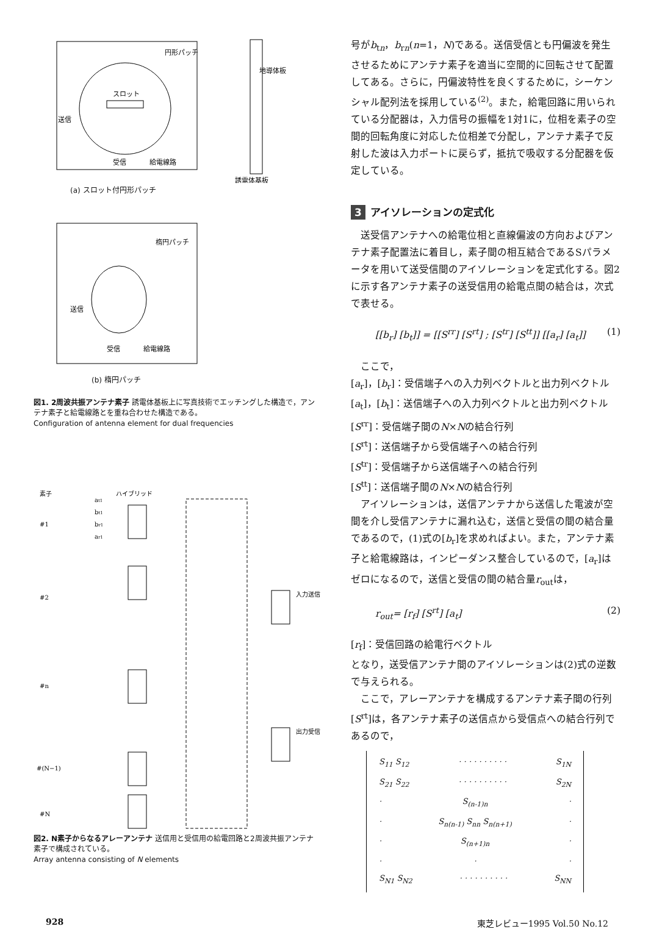円形パッチ
地導体板
スロット
送信
受信
給電線路
誘電体基板
(a) スロット付円形パッチ
楕円パッチ
送信
受信
給電線路
(b) 楕円パッチ
図1. 2周波共振アンテナ素子 誘電体基板上に写真技術でエッチングした構造で，アンテナ素子と給電線路とを重ね合わせた構造である。
Configuration of antenna element for dual frequencies
素子
ハイブリッド
#1
#2
#n
#(N−1)
#N
at1
bt1
br1
ar1
入力送信
出力受信
図2. N素子からなるアレーアンテナ 送信用と受信用の給電回路と2周波共振アンテナ素子で構成されている。
Array antenna consisting of N elements
号がb<sub>tn</sub>，b<sub>rn</sub>(n=1，N)である。送信受信とも円偏波を発生させるためにアンテナ素子を適当に空間的に回転させて配置してある。さらに，円偏波特性を良くするために，シーケンシャル配列法を採用している<sup>(2)</sup>。また，給電回路に用いられている分配器は，入力信号の振幅を1対1に，位相を素子の空間的回転角度に対応した位相差で分配し，アンテナ素子で反射した波は入力ポートに戻らず，抵抗で吸収する分配器を仮定している。
3 アイソレーションの定式化
送受信アンテナへの給電位相と直線偏波の方向およびアンテナ素子配置法に着目し，素子間の相互結合であるSパラメータを用いて送受信間のアイソレーションを定式化する。図2に示す各アンテナ素子の送受信用の給電点間の結合は，次式で表せる。
[[b<sub>r</sub>] [b<sub>t</sub>]] = [[S<sup>rr</sup>] [S<sup>rt</sup>] ; [S<sup>tr</sup>] [S<sup>tt</sup>]] [[a<sub>r</sub>] [a<sub>t</sub>]] (1)
ここで，
[a<sub>r</sub>]，[b<sub>r</sub>]：受信端子への入力列ベクトルと出力列ベクトル
[a<sub>t</sub>]，[b<sub>t</sub>]：送信端子への入力列ベクトルと出力列ベクトル
[S<sup>rr</sup>]：受信端子間のN×Nの結合行列
[S<sup>rt</sup>]：送信端子から受信端子への結合行列
[S<sup>tr</sup>]：受信端子から送信端子への結合行列
[S<sup>tt</sup>]：送信端子間のN×Nの結合行列
アイソレーションは，送信アンテナから送信した電波が空間を介し受信アンテナに漏れ込む，送信と受信の間の結合量であるので，(1)式の[b<sub>r</sub>]を求めればよい。また，アンテナ素子と給電線路は，インピーダンス整合しているので，[a<sub>r</sub>]はゼロになるので，送信と受信の間の結合量r<sub>out</sub>は，
r<sub>out</sub>= [r<sub>f</sub>] [S<sup>rt</sup>] [a<sub>t</sub>] (2)
[r<sub>f</sub>]：受信回路の給電行ベクトル
となり，送受信アンテナ間のアイソレーションは(2)式の逆数で与えられる。
ここで，アレーアンテナを構成するアンテナ素子間の行列[S<sup>rt</sup>]は，各アンテナ素子の送信点から受信点への結合行列であるので，
S<sub>11</sub> S<sub>12</sub> · · · · · · · · · · S<sub>1N</sub>
S<sub>21</sub> S<sub>22</sub> · · · · · · · · · · S<sub>2N</sub>
· S<sub>(n-1)n</sub> ·
· S<sub>n(n-1)</sub> S<sub>nn</sub> S<sub>n(n+1)</sub> ·
· S<sub>(n+1)n</sub> ·
· · ·
S<sub>N1</sub> S<sub>N2</sub> · · · · · · · · · · S<sub>NN</sub>
928 東芝レビュー1995 Vol.50 No.12